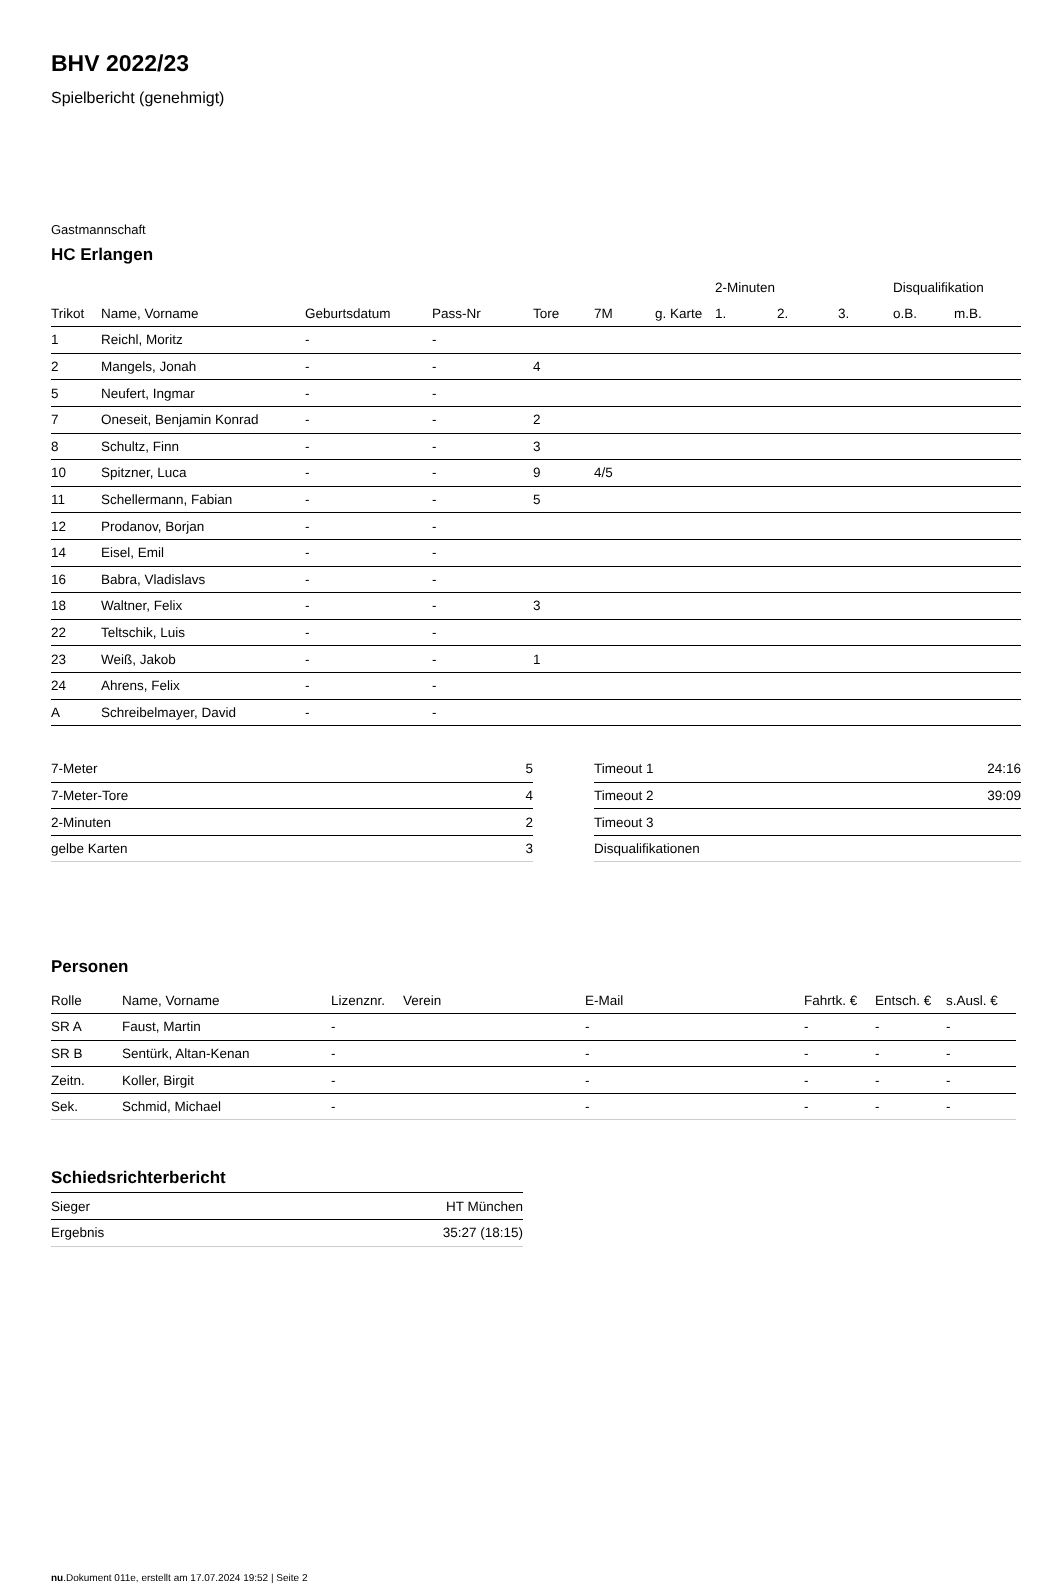BHV 2022/23
Spielbericht (genehmigt)
Gastmannschaft
HC Erlangen
| | | | | | | | 2-Minuten | | | Disqualifikation | |
| Trikot | Name, Vorname | Geburtsdatum | Pass-Nr | Tore | 7M | g. Karte | 1. | 2. | 3. | o.B. | m.B. |
| 1 | Reichl, Moritz | - | - | | | | | | | | |
| 2 | Mangels, Jonah | - | - | 4 | | | | | | | |
| 5 | Neufert, Ingmar | - | - | | | | | | | | |
| 7 | Oneseit, Benjamin Konrad | - | - | 2 | | | | | | | |
| 8 | Schultz, Finn | - | - | 3 | | | | | | | |
| 10 | Spitzner, Luca | - | - | 9 | 4/5 | | | | | | |
| 11 | Schellermann, Fabian | - | - | 5 | | | | | | | |
| 12 | Prodanov, Borjan | - | - | | | | | | | | |
| 14 | Eisel, Emil | - | - | | | | | | | | |
| 16 | Babra, Vladislavs | - | - | | | | | | | | |
| 18 | Waltner, Felix | - | - | 3 | | | | | | | |
| 22 | Teltschik, Luis | - | - | | | | | | | | |
| 23 | Weiß, Jakob | - | - | 1 | | | | | | | |
| 24 | Ahrens, Felix | - | - | | | | | | | | |
| A | Schreibelmayer, David | - | - | | | | | | | | |
| 7-Meter | 5 |
| 7-Meter-Tore | 4 |
| 2-Minuten | 2 |
| gelbe Karten | 3 |
| Timeout 1 | 24:16 |
| Timeout 2 | 39:09 |
| Timeout 3 | |
| Disqualifikationen | |
Personen
| Rolle | Name, Vorname | Lizenznr. | Verein | E-Mail | Fahrtk. € | Entsch. € | s.Ausl. € |
| --- | --- | --- | --- | --- | --- | --- | --- |
| SR A | Faust, Martin | - | | - | - | - | - |
| SR B | Sentürk, Altan-Kenan | - | | - | - | - | - |
| Zeitn. | Koller, Birgit | - | | - | - | - | - |
| Sek. | Schmid, Michael | - | | - | - | - | - |
Schiedsrichterbericht
| Sieger | HT München |
| Ergebnis | 35:27 (18:15) |
nu.Dokument 011e, erstellt am 17.07.2024 19:52 | Seite 2